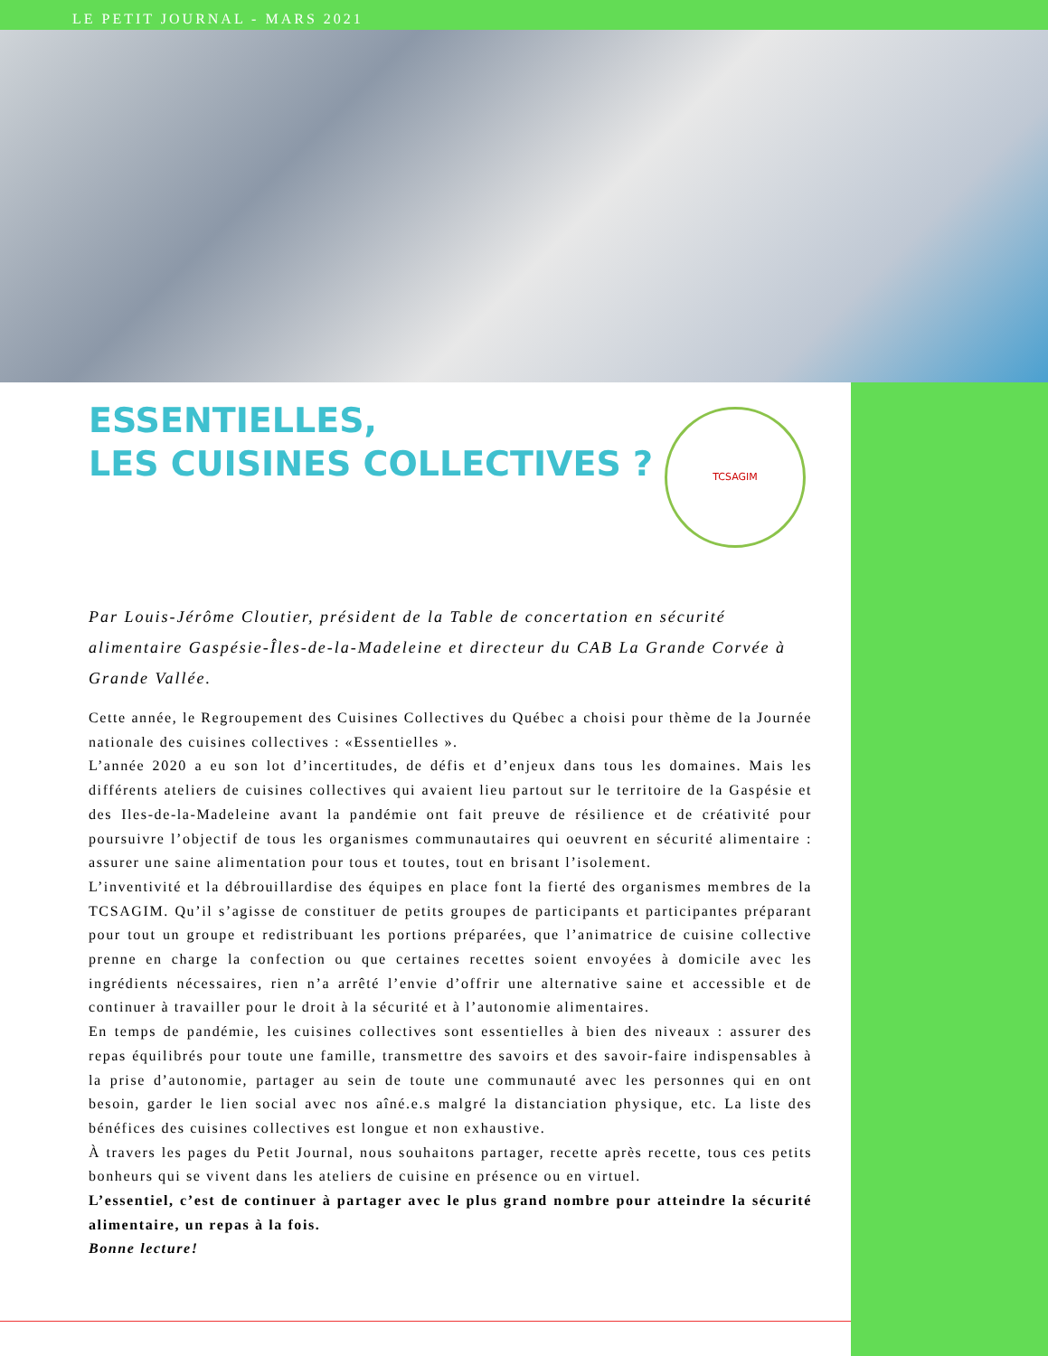LE PETIT JOURNAL - MARS 2021
TCSAGIM
ESSENTIELLES,
LES CUISINES COLLECTIVES ?
Par Louis-Jérôme Cloutier, président de la Table de concertation en sécurité alimentaire Gaspésie-Îles-de-la-Madeleine et directeur du CAB La Grande Corvée à Grande Vallée.
Cette année, le Regroupement des Cuisines Collectives du Québec a choisi pour thème de la Journée nationale des cuisines collectives : «Essentielles ».
L’année 2020 a eu son lot d’incertitudes, de défis et d’enjeux dans tous les domaines. Mais les différents ateliers de cuisines collectives qui avaient lieu partout sur le territoire de la Gaspésie et des Iles-de-la-Madeleine avant la pandémie ont fait preuve de résilience et de créativité pour poursuivre l’objectif de tous les organismes communautaires qui oeuvrent en sécurité alimentaire : assurer une saine alimentation pour tous et toutes, tout en brisant l’isolement.
L’inventivité et la débrouillardise des équipes en place font la fierté des organismes membres de la TCSAGIM. Qu’il s’agisse de constituer de petits groupes de participants et participantes préparant pour tout un groupe et redistribuant les portions préparées, que l’animatrice de cuisine collective prenne en charge la confection ou que certaines recettes soient envoyées à domicile avec les ingrédients nécessaires, rien n’a arrêté l’envie d’offrir une alternative saine et accessible et de continuer à travailler pour le droit à la sécurité et à l’autonomie alimentaires.
En temps de pandémie, les cuisines collectives sont essentielles à bien des niveaux : assurer des repas équilibrés pour toute une famille, transmettre des savoirs et des savoir-faire indispensables à la prise d’autonomie, partager au sein de toute une communauté avec les personnes qui en ont besoin, garder le lien social avec nos aîné.e.s malgré la distanciation physique, etc. La liste des bénéfices des cuisines collectives est longue et non exhaustive.
À travers les pages du Petit Journal, nous souhaitons partager, recette après recette, tous ces petits bonheurs qui se vivent dans les ateliers de cuisine en présence ou en virtuel.
L’essentiel, c’est de continuer à partager avec le plus grand nombre pour atteindre la sécurité alimentaire, un repas à la fois.
Bonne lecture!